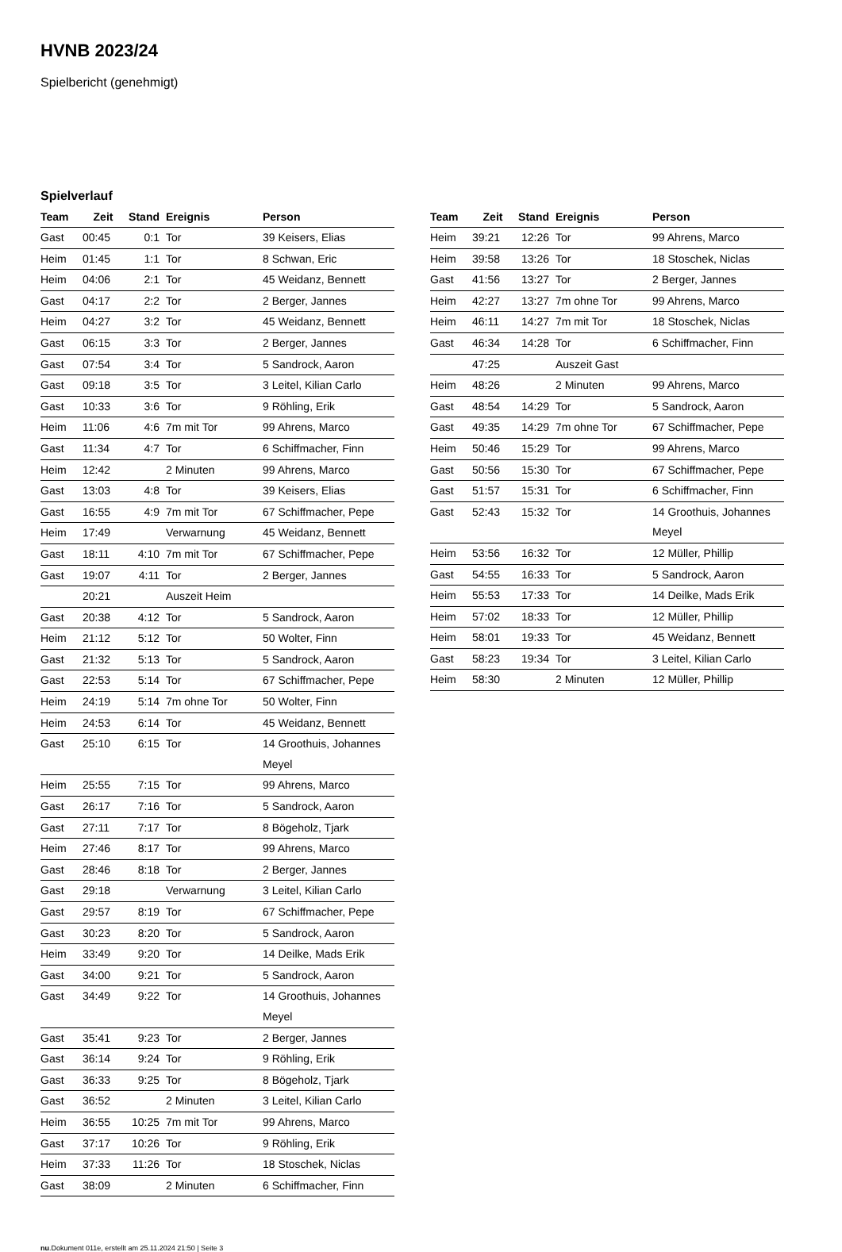HVNB 2023/24
Spielbericht (genehmigt)
Spielverlauf
| Team | Zeit | Stand | Ereignis | Person |
| --- | --- | --- | --- | --- |
| Gast | 00:45 | 0:1 | Tor | 39 Keisers, Elias |
| Heim | 01:45 | 1:1 | Tor | 8 Schwan, Eric |
| Heim | 04:06 | 2:1 | Tor | 45 Weidanz, Bennett |
| Gast | 04:17 | 2:2 | Tor | 2 Berger, Jannes |
| Heim | 04:27 | 3:2 | Tor | 45 Weidanz, Bennett |
| Gast | 06:15 | 3:3 | Tor | 2 Berger, Jannes |
| Gast | 07:54 | 3:4 | Tor | 5 Sandrock, Aaron |
| Gast | 09:18 | 3:5 | Tor | 3 Leitel, Kilian Carlo |
| Gast | 10:33 | 3:6 | Tor | 9 Röhling, Erik |
| Heim | 11:06 | 4:6 | 7m mit Tor | 99 Ahrens, Marco |
| Gast | 11:34 | 4:7 | Tor | 6 Schiffmacher, Finn |
| Heim | 12:42 | | 2 Minuten | 99 Ahrens, Marco |
| Gast | 13:03 | 4:8 | Tor | 39 Keisers, Elias |
| Gast | 16:55 | 4:9 | 7m mit Tor | 67 Schiffmacher, Pepe |
| Heim | 17:49 | | Verwarnung | 45 Weidanz, Bennett |
| Gast | 18:11 | 4:10 | 7m mit Tor | 67 Schiffmacher, Pepe |
| Gast | 19:07 | 4:11 | Tor | 2 Berger, Jannes |
| | 20:21 | | Auszeit Heim | |
| Gast | 20:38 | 4:12 | Tor | 5 Sandrock, Aaron |
| Heim | 21:12 | 5:12 | Tor | 50 Wolter, Finn |
| Gast | 21:32 | 5:13 | Tor | 5 Sandrock, Aaron |
| Gast | 22:53 | 5:14 | Tor | 67 Schiffmacher, Pepe |
| Heim | 24:19 | 5:14 | 7m ohne Tor | 50 Wolter, Finn |
| Heim | 24:53 | 6:14 | Tor | 45 Weidanz, Bennett |
| Gast | 25:10 | 6:15 | Tor | 14 Groothuis, Johannes Meyel |
| Heim | 25:55 | 7:15 | Tor | 99 Ahrens, Marco |
| Gast | 26:17 | 7:16 | Tor | 5 Sandrock, Aaron |
| Gast | 27:11 | 7:17 | Tor | 8 Bögeholz, Tjark |
| Heim | 27:46 | 8:17 | Tor | 99 Ahrens, Marco |
| Gast | 28:46 | 8:18 | Tor | 2 Berger, Jannes |
| Gast | 29:18 | | Verwarnung | 3 Leitel, Kilian Carlo |
| Gast | 29:57 | 8:19 | Tor | 67 Schiffmacher, Pepe |
| Gast | 30:23 | 8:20 | Tor | 5 Sandrock, Aaron |
| Heim | 33:49 | 9:20 | Tor | 14 Deilke, Mads Erik |
| Gast | 34:00 | 9:21 | Tor | 5 Sandrock, Aaron |
| Gast | 34:49 | 9:22 | Tor | 14 Groothuis, Johannes Meyel |
| Gast | 35:41 | 9:23 | Tor | 2 Berger, Jannes |
| Gast | 36:14 | 9:24 | Tor | 9 Röhling, Erik |
| Gast | 36:33 | 9:25 | Tor | 8 Bögeholz, Tjark |
| Gast | 36:52 | | 2 Minuten | 3 Leitel, Kilian Carlo |
| Heim | 36:55 | 10:25 | 7m mit Tor | 99 Ahrens, Marco |
| Gast | 37:17 | 10:26 | Tor | 9 Röhling, Erik |
| Heim | 37:33 | 11:26 | Tor | 18 Stoschek, Niclas |
| Gast | 38:09 | | 2 Minuten | 6 Schiffmacher, Finn |
| Team | Zeit | Stand | Ereignis | Person |
| --- | --- | --- | --- | --- |
| Heim | 39:21 | 12:26 | Tor | 99 Ahrens, Marco |
| Heim | 39:58 | 13:26 | Tor | 18 Stoschek, Niclas |
| Gast | 41:56 | 13:27 | Tor | 2 Berger, Jannes |
| Heim | 42:27 | 13:27 | 7m ohne Tor | 99 Ahrens, Marco |
| Heim | 46:11 | 14:27 | 7m mit Tor | 18 Stoschek, Niclas |
| Gast | 46:34 | 14:28 | Tor | 6 Schiffmacher, Finn |
| | 47:25 | | Auszeit Gast | |
| Heim | 48:26 | | 2 Minuten | 99 Ahrens, Marco |
| Gast | 48:54 | 14:29 | Tor | 5 Sandrock, Aaron |
| Gast | 49:35 | 14:29 | 7m ohne Tor | 67 Schiffmacher, Pepe |
| Heim | 50:46 | 15:29 | Tor | 99 Ahrens, Marco |
| Gast | 50:56 | 15:30 | Tor | 67 Schiffmacher, Pepe |
| Gast | 51:57 | 15:31 | Tor | 6 Schiffmacher, Finn |
| Gast | 52:43 | 15:32 | Tor | 14 Groothuis, Johannes Meyel |
| Heim | 53:56 | 16:32 | Tor | 12 Müller, Phillip |
| Gast | 54:55 | 16:33 | Tor | 5 Sandrock, Aaron |
| Heim | 55:53 | 17:33 | Tor | 14 Deilke, Mads Erik |
| Heim | 57:02 | 18:33 | Tor | 12 Müller, Phillip |
| Heim | 58:01 | 19:33 | Tor | 45 Weidanz, Bennett |
| Gast | 58:23 | 19:34 | Tor | 3 Leitel, Kilian Carlo |
| Heim | 58:30 | | 2 Minuten | 12 Müller, Phillip |
nu.Dokument 011e, erstellt am 25.11.2024 21:50 | Seite 3